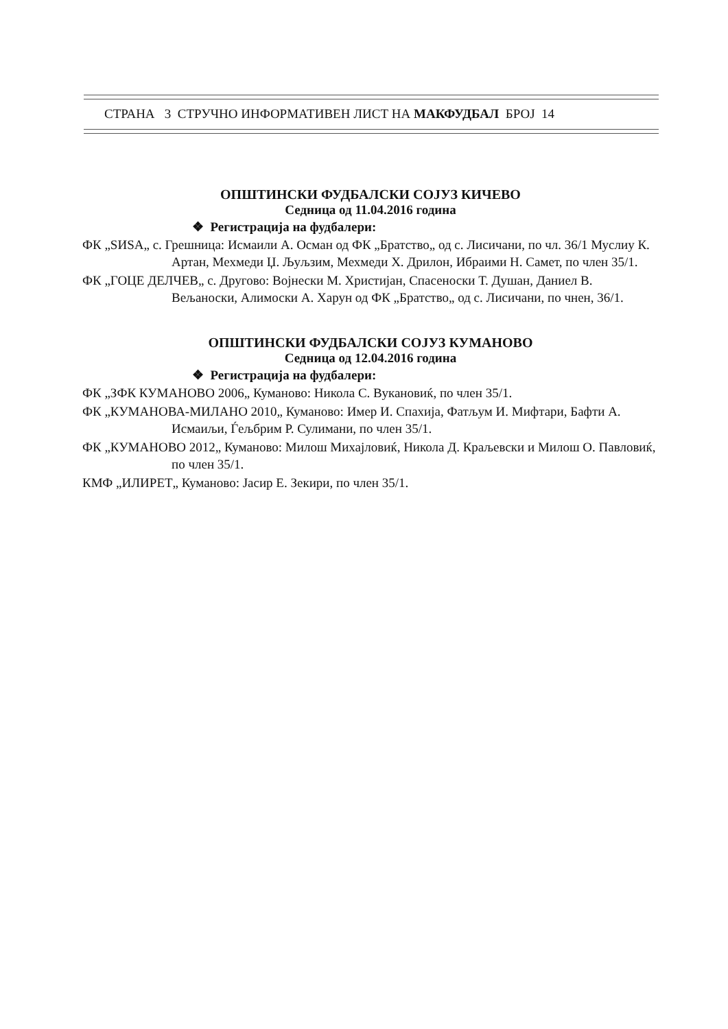СТРАНА 3 СТРУЧНО ИНФОРМАТИВЕН ЛИСТ НА МАКФУДБАЛ БРОЈ 14
ОПШТИНСКИ ФУДБАЛСКИ СОЈУЗ КИЧЕВО
Седница од 11.04.2016 година
❖ Регистрација на фудбалери:
ФК „SИSA„ с. Грешница: Исмаили А. Осман од ФК „Братство„ од с. Лисичани, по чл. 36/1 Муслиу К. Артан, Мехмеди Џ. Љуљзим, Мехмеди Х. Дрилон, Ибраими Н. Самет, по член 35/1.
ФК „ГОЦЕ ДЕЛЧЕВ„ с. Другово: Војнески М. Христијан, Спасеноски Т. Душан, Даниел В. Вељаноски, Алимоски А. Харун од ФК „Братство„ од с. Лисичани, по чнен, 36/1.
ОПШТИНСКИ ФУДБАЛСКИ СОЈУЗ КУМАНОВО
Седница од 12.04.2016 година
❖ Регистрација на фудбалери:
ФК „ЗФК КУМАНОВО 2006„ Куманово: Никола С. Вукановиќ, по член 35/1.
ФК „КУМАНОВА-МИЛАНО 2010„ Куманово: Имер И. Спахија, Фатљум И. Мифтари, Бафти А. Исмаиљи, Ѓељбрим Р. Сулимани, по член 35/1.
ФК „КУМАНОВО 2012„ Куманово: Милош Михајловиќ, Никола Д. Краљевски и Милош О. Павловиќ, по член 35/1.
КМФ „ИЛИРЕТ„ Куманово: Јасир Е. Зекири, по член 35/1.